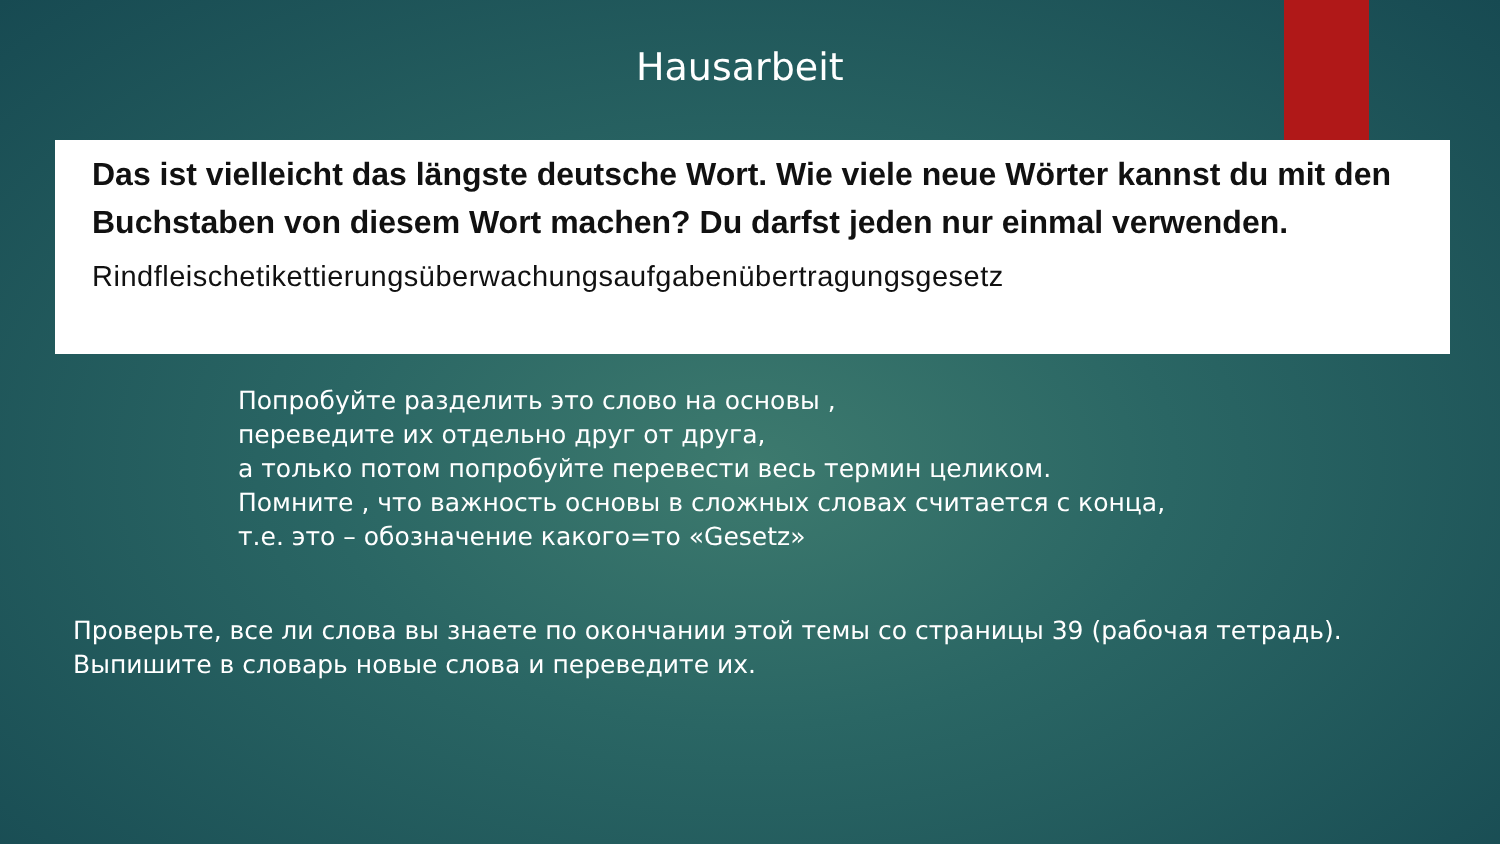Hausarbeit
Das ist vielleicht das längste deutsche Wort. Wie viele neue Wörter kannst du mit den Buchstaben von diesem Wort machen? Du darfst jeden nur einmal verwenden.
Rindfleischetikettierungsüberwachungsaufgabenübertragungsgesetz
Попробуйте разделить это слово на основы ,
переведите их отдельно друг от друга,
а только потом попробуйте перевести весь термин целиком.
Помните , что важность основы в сложных словах считается с конца,
т.е. это – обозначение какого=то «Gesetz»
Проверьте, все ли слова вы знаете по окончании этой темы со страницы 39 (рабочая тетрадь).
Выпишите в словарь новые слова и переведите их.